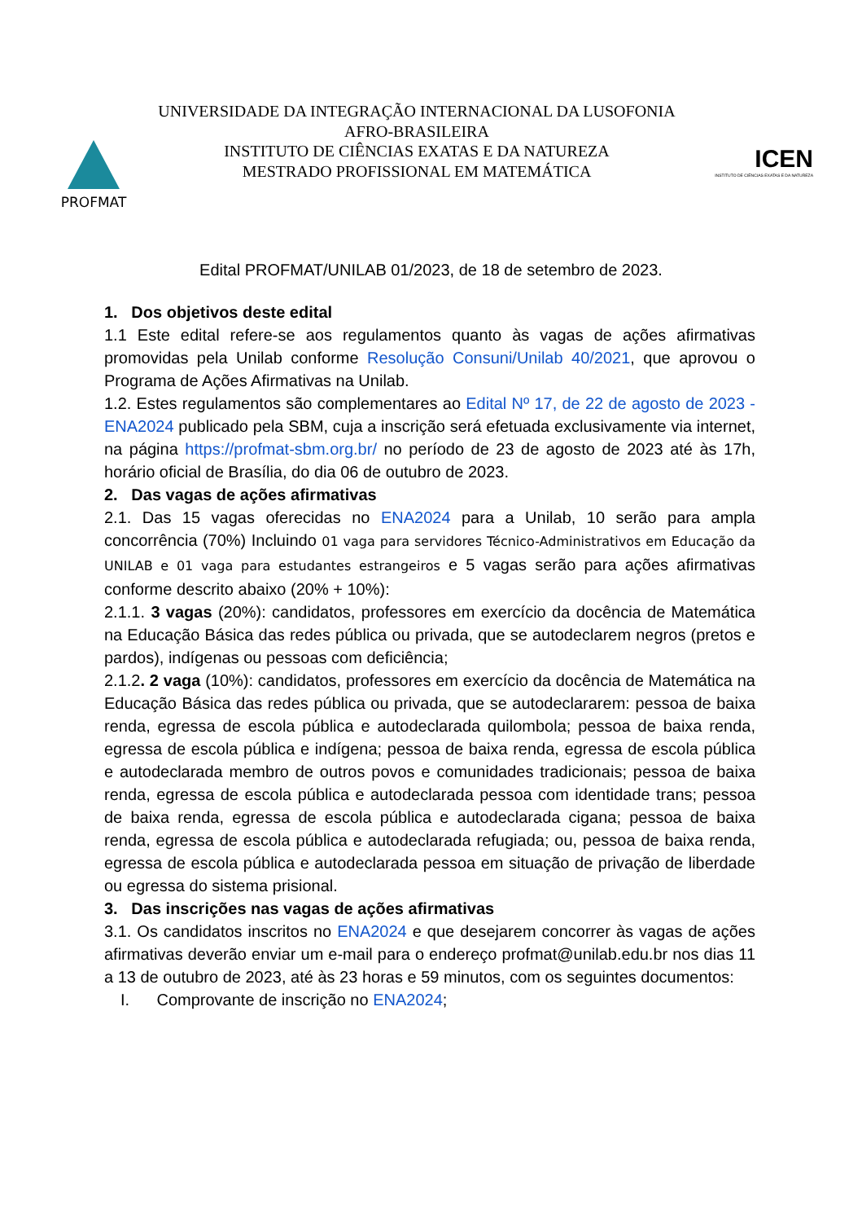PROFMAT
UNIVERSIDADE DA INTEGRAÇÃO INTERNACIONAL DA LUSOFONIA
AFRO-BRASILEIRA
INSTITUTO DE CIÊNCIAS EXATAS E DA NATUREZA
MESTRADO PROFISSIONAL EM MATEMÁTICA
ICEN
INSTITUTO DE CIÊNCIAS EXATAS E DA NATUREZA
Edital PROFMAT/UNILAB 01/2023, de 18 de setembro de 2023.
1. Dos objetivos deste edital
1.1 Este edital refere-se aos regulamentos quanto às vagas de ações afirmativas promovidas pela Unilab conforme Resolução Consuni/Unilab 40/2021, que aprovou o Programa de Ações Afirmativas na Unilab.
1.2. Estes regulamentos são complementares ao Edital Nº 17, de 22 de agosto de 2023 - ENA2024 publicado pela SBM, cuja a inscrição será efetuada exclusivamente via internet, na página https://profmat-sbm.org.br/ no período de 23 de agosto de 2023 até às 17h, horário oficial de Brasília, do dia 06 de outubro de 2023.
2. Das vagas de ações afirmativas
2.1. Das 15 vagas oferecidas no ENA2024 para a Unilab, 10 serão para ampla concorrência (70%) Incluindo 01 vaga para servidores Técnico-Administrativos em Educação da UNILAB e 01 vaga para estudantes estrangeiros e 5 vagas serão para ações afirmativas conforme descrito abaixo (20% + 10%):
2.1.1. 3 vagas (20%): candidatos, professores em exercício da docência de Matemática na Educação Básica das redes pública ou privada, que se autodeclarem negros (pretos e pardos), indígenas ou pessoas com deficiência;
2.1.2. 2 vaga (10%): candidatos, professores em exercício da docência de Matemática na Educação Básica das redes pública ou privada, que se autodeclararem: pessoa de baixa renda, egressa de escola pública e autodeclarada quilombola; pessoa de baixa renda, egressa de escola pública e indígena; pessoa de baixa renda, egressa de escola pública e autodeclarada membro de outros povos e comunidades tradicionais; pessoa de baixa renda, egressa de escola pública e autodeclarada pessoa com identidade trans; pessoa de baixa renda, egressa de escola pública e autodeclarada cigana; pessoa de baixa renda, egressa de escola pública e autodeclarada refugiada; ou, pessoa de baixa renda, egressa de escola pública e autodeclarada pessoa em situação de privação de liberdade ou egressa do sistema prisional.
3. Das inscrições nas vagas de ações afirmativas
3.1. Os candidatos inscritos no ENA2024 e que desejarem concorrer às vagas de ações afirmativas deverão enviar um e-mail para o endereço profmat@unilab.edu.br nos dias 11 a 13 de outubro de 2023, até às 23 horas e 59 minutos, com os seguintes documentos:
I. Comprovante de inscrição no ENA2024;